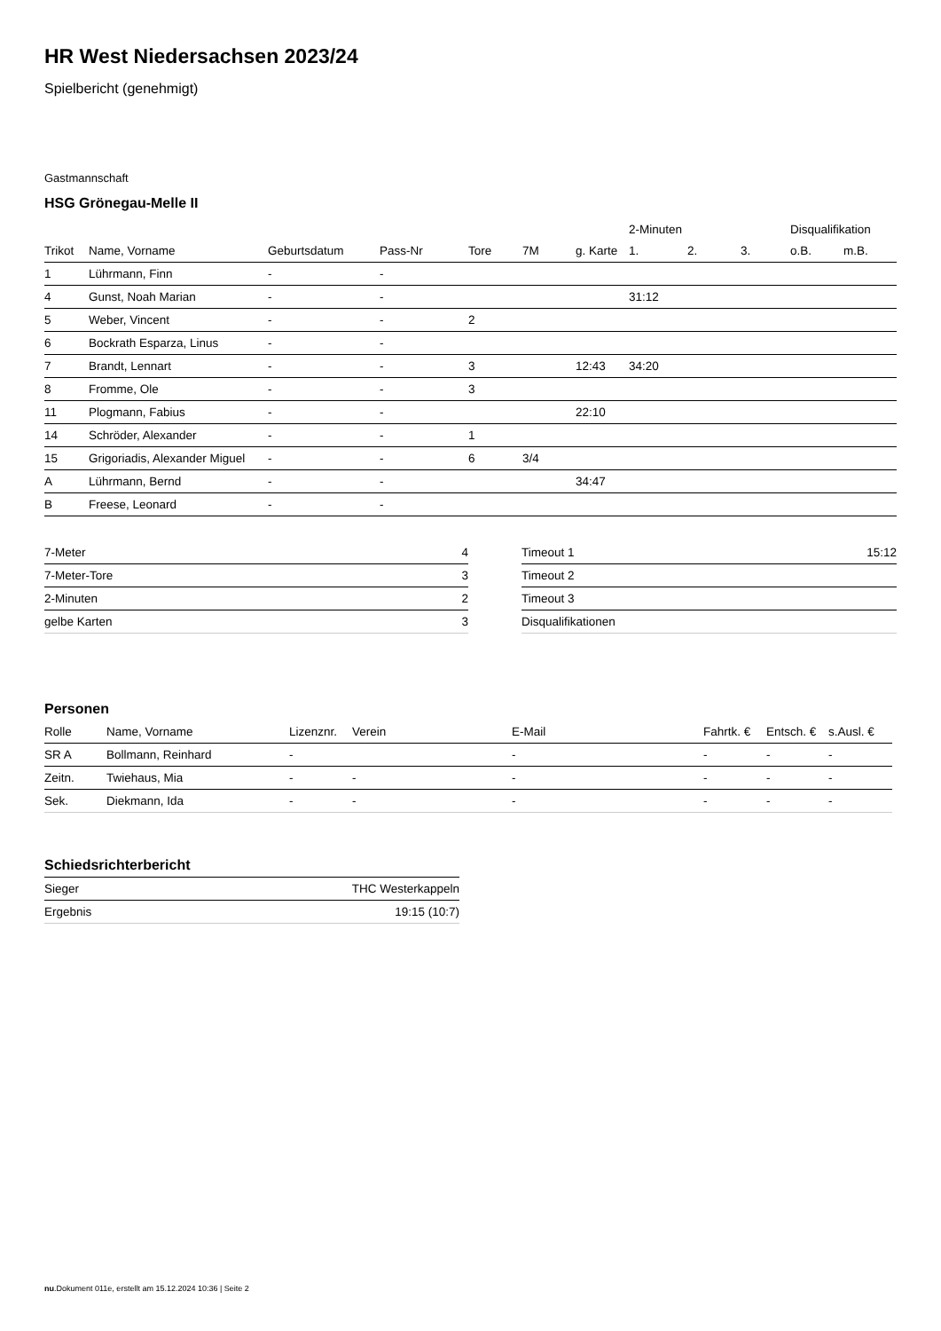HR West Niedersachsen 2023/24
Spielbericht (genehmigt)
Gastmannschaft
HSG Grönegau-Melle II
| | | | | | | | 2-Minuten | | | Disqualifikation | |
| --- | --- | --- | --- | --- | --- | --- | --- | --- | --- | --- | --- |
| Trikot | Name, Vorname | Geburtsdatum | Pass-Nr | Tore | 7M | g. Karte | 1. | 2. | 3. | o.B. | m.B. |
| 1 | Lührmann, Finn | - | - | | | | | | | | |
| 4 | Gunst, Noah Marian | - | - | | | | 31:12 | | | | |
| 5 | Weber, Vincent | - | - | 2 | | | | | | | |
| 6 | Bockrath Esparza, Linus | - | - | | | | | | | | |
| 7 | Brandt, Lennart | - | - | 3 | | 12:43 | 34:20 | | | | |
| 8 | Fromme, Ole | - | - | 3 | | | | | | | |
| 11 | Plogmann, Fabius | - | - | | | 22:10 | | | | | |
| 14 | Schröder, Alexander | - | - | 1 | | | | | | | |
| 15 | Grigoriadis, Alexander Miguel | - | - | 6 | 3/4 | | | | | | |
| A | Lührmann, Bernd | - | - | | | 34:47 | | | | | |
| B | Freese, Leonard | - | - | | | | | | | | |
| 7-Meter | 4 |
| 7-Meter-Tore | 3 |
| 2-Minuten | 2 |
| gelbe Karten | 3 |
| Timeout 1 | 15:12 |
| Timeout 2 | |
| Timeout 3 | |
| Disqualifikationen | |
Personen
| Rolle | Name, Vorname | Lizenznr. | Verein | E-Mail | Fahrtk. € | Entsch. € | s.Ausl. € |
| --- | --- | --- | --- | --- | --- | --- | --- |
| SR A | Bollmann, Reinhard | - | | - | - | - | - |
| Zeitn. | Twiehaus, Mia | - | - | - | - | - | - |
| Sek. | Diekmann, Ida | - | - | - | - | - | - |
Schiedsrichterbericht
| Sieger | THC Westerkappeln |
| Ergebnis | 19:15 (10:7) |
nu.Dokument 011e, erstellt am 15.12.2024 10:36 | Seite 2